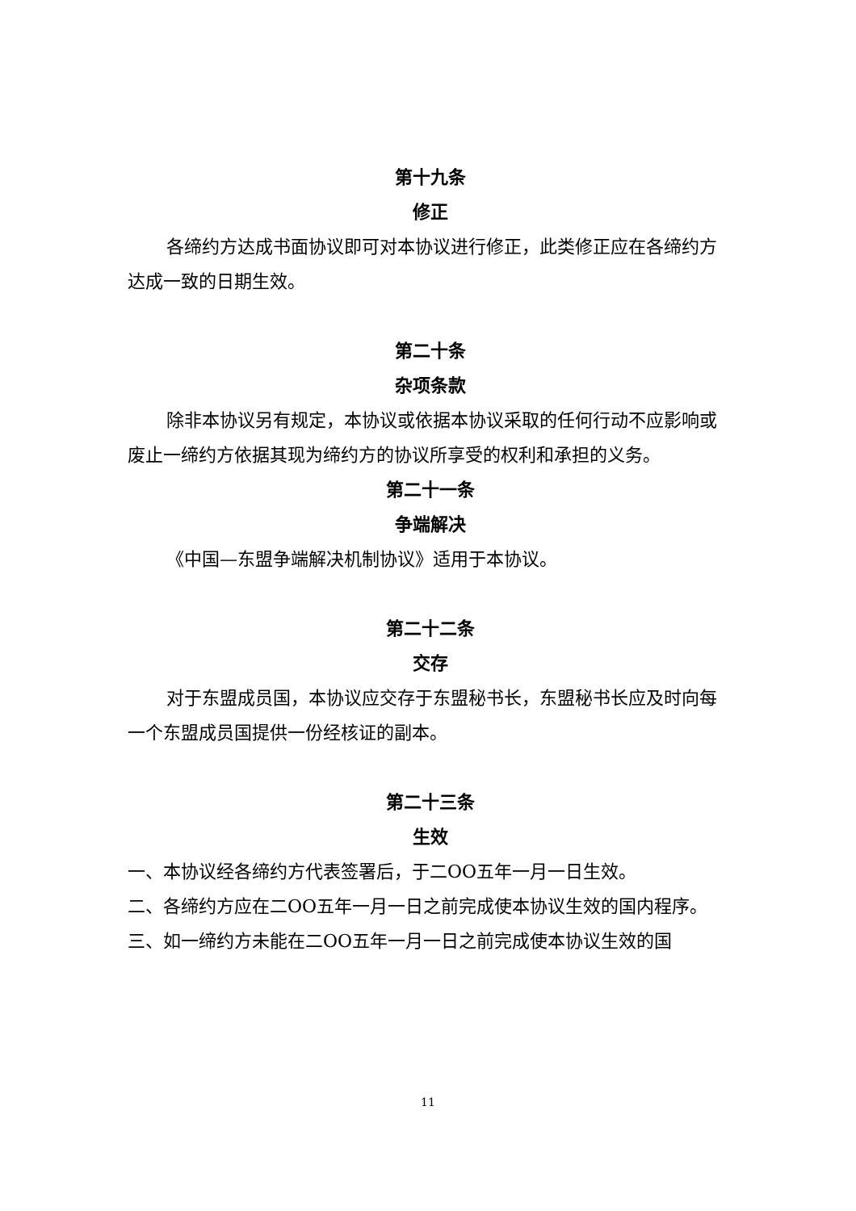第十九条
修正
各缔约方达成书面协议即可对本协议进行修正，此类修正应在各缔约方达成一致的日期生效。
第二十条
杂项条款
除非本协议另有规定，本协议或依据本协议采取的任何行动不应影响或废止一缔约方依据其现为缔约方的协议所享受的权利和承担的义务。
第二十一条
争端解决
《中国—东盟争端解决机制协议》适用于本协议。
第二十二条
交存
对于东盟成员国，本协议应交存于东盟秘书长，东盟秘书长应及时向每一个东盟成员国提供一份经核证的副本。
第二十三条
生效
一、本协议经各缔约方代表签署后，于二OO五年一月一日生效。
二、各缔约方应在二OO五年一月一日之前完成使本协议生效的国内程序。
三、如一缔约方未能在二OO五年一月一日之前完成使本协议生效的国
11